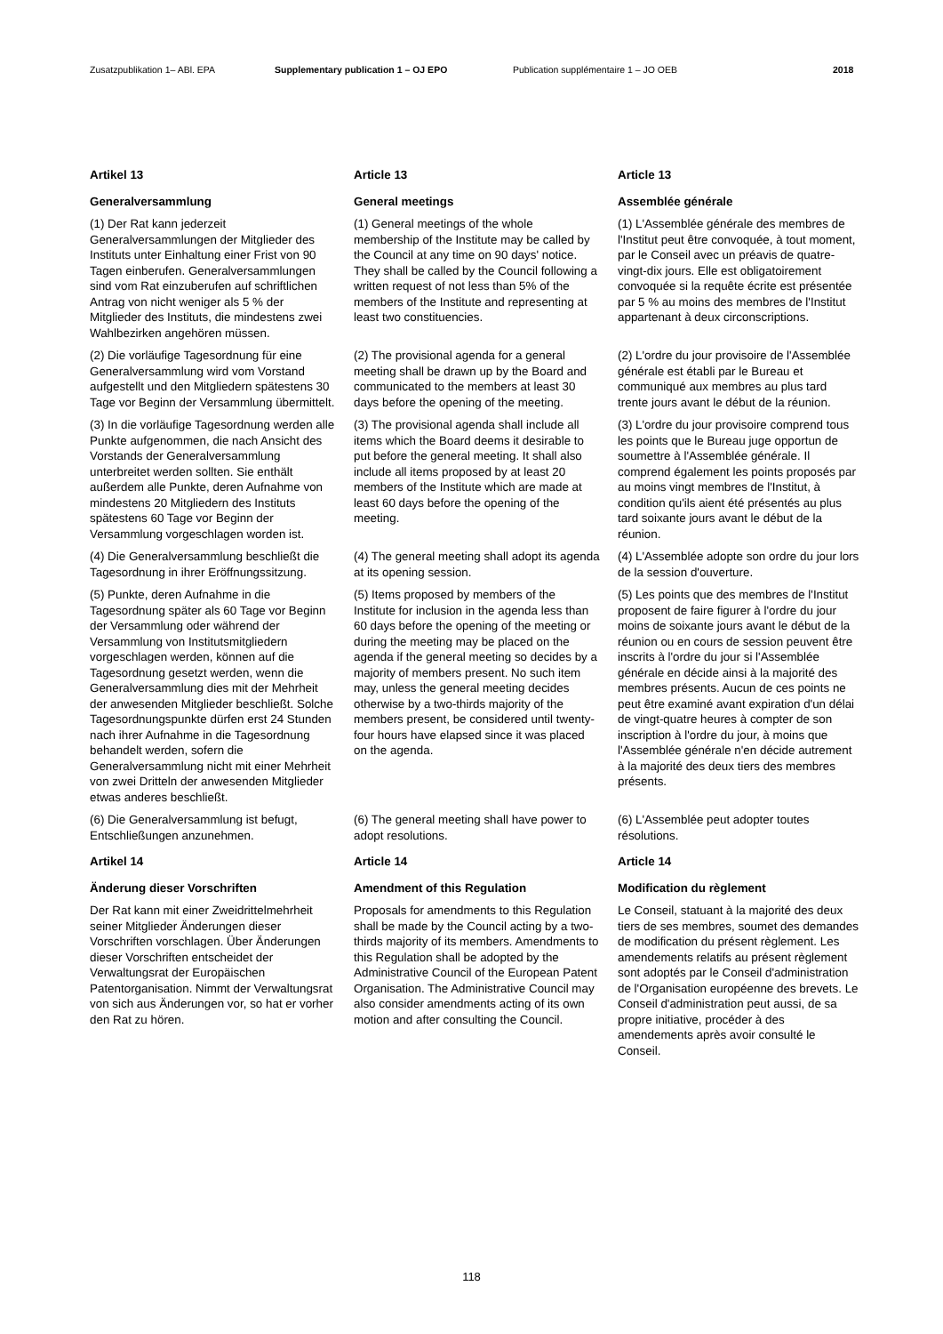Zusatzpublikation 1– ABl. EPA Supplementary publication 1 – OJ EPO Publication supplémentaire 1 – JO OEB 2018
Artikel 13
Article 13
Article 13
Generalversammlung
General meetings
Assemblée générale
(1) Der Rat kann jederzeit Generalversammlungen der Mitglieder des Instituts unter Einhaltung einer Frist von 90 Tagen einberufen. Generalversammlungen sind vom Rat einzuberufen auf schriftlichen Antrag von nicht weniger als 5 % der Mitglieder des Instituts, die mindestens zwei Wahlbezirken angehören müssen.
(1) General meetings of the whole membership of the Institute may be called by the Council at any time on 90 days' notice. They shall be called by the Council following a written request of not less than 5% of the members of the Institute and representing at least two constituencies.
(1) L'Assemblée générale des membres de l'Institut peut être convoquée, à tout moment, par le Conseil avec un préavis de quatre-vingt-dix jours. Elle est obligatoirement convoquée si la requête écrite est présentée par 5 % au moins des membres de l'Institut appartenant à deux circonscriptions.
(2) Die vorläufige Tagesordnung für eine Generalversammlung wird vom Vorstand aufgestellt und den Mitgliedern spätestens 30 Tage vor Beginn der Versammlung übermittelt.
(2) The provisional agenda for a general meeting shall be drawn up by the Board and communicated to the members at least 30 days before the opening of the meeting.
(2) L'ordre du jour provisoire de l'Assemblée générale est établi par le Bureau et communiqué aux membres au plus tard trente jours avant le début de la réunion.
(3) In die vorläufige Tagesordnung werden alle Punkte aufgenommen, die nach Ansicht des Vorstands der Generalversammlung unterbreitet werden sollten. Sie enthält außerdem alle Punkte, deren Aufnahme von mindestens 20 Mitgliedern des Instituts spätestens 60 Tage vor Beginn der Versammlung vorgeschlagen worden ist.
(3) The provisional agenda shall include all items which the Board deems it desirable to put before the general meeting. It shall also include all items proposed by at least 20 members of the Institute which are made at least 60 days before the opening of the meeting.
(3) L'ordre du jour provisoire comprend tous les points que le Bureau juge opportun de soumettre à l'Assemblée générale. Il comprend également les points proposés par au moins vingt membres de l'Institut, à condition qu'ils aient été présentés au plus tard soixante jours avant le début de la réunion.
(4) Die Generalversammlung beschließt die Tagesordnung in ihrer Eröffnungssitzung.
(4) The general meeting shall adopt its agenda at its opening session.
(4) L'Assemblée adopte son ordre du jour lors de la session d'ouverture.
(5) Punkte, deren Aufnahme in die Tagesordnung später als 60 Tage vor Beginn der Versammlung oder während der Versammlung von Institutsmitgliedern vorgeschlagen werden, können auf die Tagesordnung gesetzt werden, wenn die Generalversammlung dies mit der Mehrheit der anwesenden Mitglieder beschließt. Solche Tagesordnungspunkte dürfen erst 24 Stunden nach ihrer Aufnahme in die Tagesordnung behandelt werden, sofern die Generalversammlung nicht mit einer Mehrheit von zwei Dritteln der anwesenden Mitglieder etwas anderes beschließt.
(5) Items proposed by members of the Institute for inclusion in the agenda less than 60 days before the opening of the meeting or during the meeting may be placed on the agenda if the general meeting so decides by a majority of members present. No such item may, unless the general meeting decides otherwise by a two-thirds majority of the members present, be considered until twenty-four hours have elapsed since it was placed on the agenda.
(5) Les points que des membres de l'Institut proposent de faire figurer à l'ordre du jour moins de soixante jours avant le début de la réunion ou en cours de session peuvent être inscrits à l'ordre du jour si l'Assemblée générale en décide ainsi à la majorité des membres présents. Aucun de ces points ne peut être examiné avant expiration d'un délai de vingt-quatre heures à compter de son inscription à l'ordre du jour, à moins que l'Assemblée générale n'en décide autrement à la majorité des deux tiers des membres présents.
(6) Die Generalversammlung ist befugt, Entschließungen anzunehmen.
(6) The general meeting shall have power to adopt resolutions.
(6) L'Assemblée peut adopter toutes résolutions.
Artikel 14
Article 14
Article 14
Änderung dieser Vorschriften
Amendment of this Regulation
Modification du règlement
Der Rat kann mit einer Zweidrittelmehrheit seiner Mitglieder Änderungen dieser Vorschriften vorschlagen. Über Änderungen dieser Vorschriften entscheidet der Verwaltungsrat der Europäischen Patentorganisation. Nimmt der Verwaltungsrat von sich aus Änderungen vor, so hat er vorher den Rat zu hören.
Proposals for amendments to this Regulation shall be made by the Council acting by a two-thirds majority of its members. Amendments to this Regulation shall be adopted by the Administrative Council of the European Patent Organisation. The Administrative Council may also consider amendments acting of its own motion and after consulting the Council.
Le Conseil, statuant à la majorité des deux tiers de ses membres, soumet des demandes de modification du présent règlement. Les amendements relatifs au présent règlement sont adoptés par le Conseil d'administration de l'Organisation européenne des brevets. Le Conseil d'administration peut aussi, de sa propre initiative, procéder à des amendements après avoir consulté le Conseil.
118